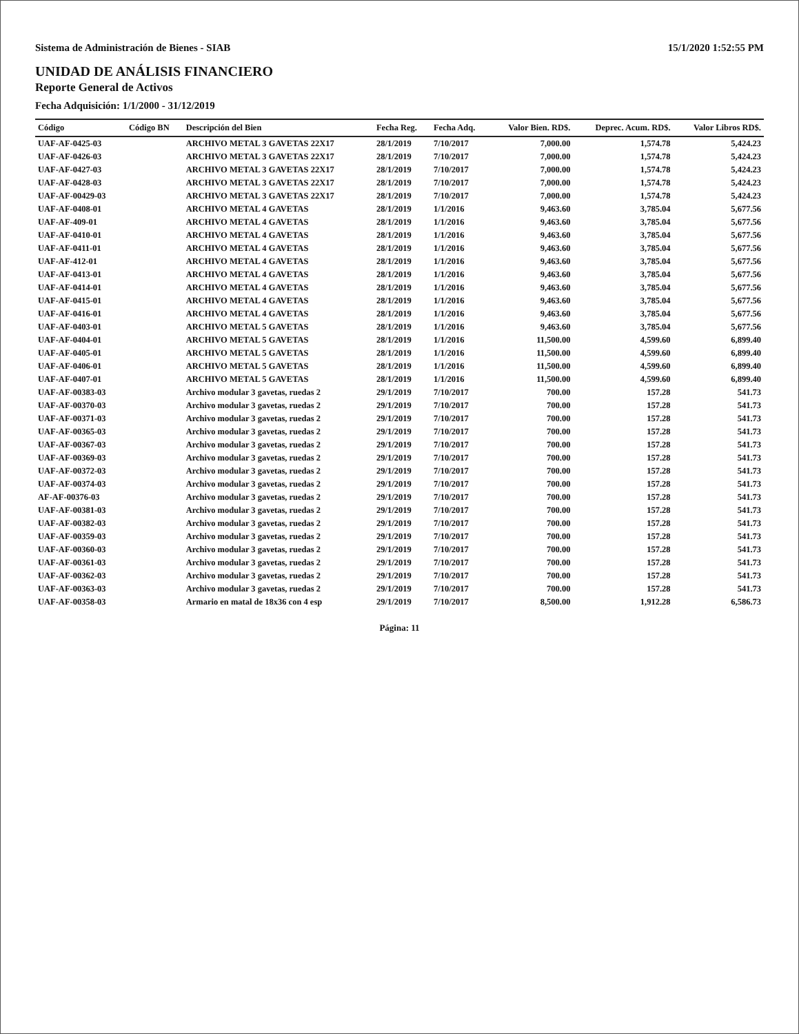Sistema de Administración de Bienes - SIAB 15/1/2020 1:52:55 PM
UNIDAD DE ANÁLISIS FINANCIERO
Reporte General de Activos
Fecha Adquisición: 1/1/2000 - 31/12/2019
| Código | Código BN | Descripción del Bien | Fecha Reg. | Fecha Adq. | Valor Bien. RD$. | Deprec. Acum. RD$. | Valor Libros RD$. |
| --- | --- | --- | --- | --- | --- | --- | --- |
| UAF-AF-0425-03 | | ARCHIVO METAL 3 GAVETAS 22X17 | 28/1/2019 | 7/10/2017 | 7,000.00 | 1,574.78 | 5,424.23 |
| UAF-AF-0426-03 | | ARCHIVO METAL 3 GAVETAS 22X17 | 28/1/2019 | 7/10/2017 | 7,000.00 | 1,574.78 | 5,424.23 |
| UAF-AF-0427-03 | | ARCHIVO METAL 3 GAVETAS 22X17 | 28/1/2019 | 7/10/2017 | 7,000.00 | 1,574.78 | 5,424.23 |
| UAF-AF-0428-03 | | ARCHIVO METAL 3 GAVETAS 22X17 | 28/1/2019 | 7/10/2017 | 7,000.00 | 1,574.78 | 5,424.23 |
| UAF-AF-00429-03 | | ARCHIVO METAL 3 GAVETAS 22X17 | 28/1/2019 | 7/10/2017 | 7,000.00 | 1,574.78 | 5,424.23 |
| UAF-AF-0408-01 | | ARCHIVO METAL 4 GAVETAS | 28/1/2019 | 1/1/2016 | 9,463.60 | 3,785.04 | 5,677.56 |
| UAF-AF-409-01 | | ARCHIVO METAL 4 GAVETAS | 28/1/2019 | 1/1/2016 | 9,463.60 | 3,785.04 | 5,677.56 |
| UAF-AF-0410-01 | | ARCHIVO METAL 4 GAVETAS | 28/1/2019 | 1/1/2016 | 9,463.60 | 3,785.04 | 5,677.56 |
| UAF-AF-0411-01 | | ARCHIVO METAL 4 GAVETAS | 28/1/2019 | 1/1/2016 | 9,463.60 | 3,785.04 | 5,677.56 |
| UAF-AF-412-01 | | ARCHIVO METAL 4 GAVETAS | 28/1/2019 | 1/1/2016 | 9,463.60 | 3,785.04 | 5,677.56 |
| UAF-AF-0413-01 | | ARCHIVO METAL 4 GAVETAS | 28/1/2019 | 1/1/2016 | 9,463.60 | 3,785.04 | 5,677.56 |
| UAF-AF-0414-01 | | ARCHIVO METAL 4 GAVETAS | 28/1/2019 | 1/1/2016 | 9,463.60 | 3,785.04 | 5,677.56 |
| UAF-AF-0415-01 | | ARCHIVO METAL 4 GAVETAS | 28/1/2019 | 1/1/2016 | 9,463.60 | 3,785.04 | 5,677.56 |
| UAF-AF-0416-01 | | ARCHIVO METAL 4 GAVETAS | 28/1/2019 | 1/1/2016 | 9,463.60 | 3,785.04 | 5,677.56 |
| UAF-AF-0403-01 | | ARCHIVO METAL 5 GAVETAS | 28/1/2019 | 1/1/2016 | 9,463.60 | 3,785.04 | 5,677.56 |
| UAF-AF-0404-01 | | ARCHIVO METAL 5 GAVETAS | 28/1/2019 | 1/1/2016 | 11,500.00 | 4,599.60 | 6,899.40 |
| UAF-AF-0405-01 | | ARCHIVO METAL 5 GAVETAS | 28/1/2019 | 1/1/2016 | 11,500.00 | 4,599.60 | 6,899.40 |
| UAF-AF-0406-01 | | ARCHIVO METAL 5 GAVETAS | 28/1/2019 | 1/1/2016 | 11,500.00 | 4,599.60 | 6,899.40 |
| UAF-AF-0407-01 | | ARCHIVO METAL 5 GAVETAS | 28/1/2019 | 1/1/2016 | 11,500.00 | 4,599.60 | 6,899.40 |
| UAF-AF-00383-03 | | Archivo modular 3 gavetas, ruedas 2 | 29/1/2019 | 7/10/2017 | 700.00 | 157.28 | 541.73 |
| UAF-AF-00370-03 | | Archivo modular 3 gavetas, ruedas 2 | 29/1/2019 | 7/10/2017 | 700.00 | 157.28 | 541.73 |
| UAF-AF-00371-03 | | Archivo modular 3 gavetas, ruedas 2 | 29/1/2019 | 7/10/2017 | 700.00 | 157.28 | 541.73 |
| UAF-AF-00365-03 | | Archivo modular 3 gavetas, ruedas 2 | 29/1/2019 | 7/10/2017 | 700.00 | 157.28 | 541.73 |
| UAF-AF-00367-03 | | Archivo modular 3 gavetas, ruedas 2 | 29/1/2019 | 7/10/2017 | 700.00 | 157.28 | 541.73 |
| UAF-AF-00369-03 | | Archivo modular 3 gavetas, ruedas 2 | 29/1/2019 | 7/10/2017 | 700.00 | 157.28 | 541.73 |
| UAF-AF-00372-03 | | Archivo modular 3 gavetas, ruedas 2 | 29/1/2019 | 7/10/2017 | 700.00 | 157.28 | 541.73 |
| UAF-AF-00374-03 | | Archivo modular 3 gavetas, ruedas 2 | 29/1/2019 | 7/10/2017 | 700.00 | 157.28 | 541.73 |
| AF-AF-00376-03 | | Archivo modular 3 gavetas, ruedas 2 | 29/1/2019 | 7/10/2017 | 700.00 | 157.28 | 541.73 |
| UAF-AF-00381-03 | | Archivo modular 3 gavetas, ruedas 2 | 29/1/2019 | 7/10/2017 | 700.00 | 157.28 | 541.73 |
| UAF-AF-00382-03 | | Archivo modular 3 gavetas, ruedas 2 | 29/1/2019 | 7/10/2017 | 700.00 | 157.28 | 541.73 |
| UAF-AF-00359-03 | | Archivo modular 3 gavetas, ruedas 2 | 29/1/2019 | 7/10/2017 | 700.00 | 157.28 | 541.73 |
| UAF-AF-00360-03 | | Archivo modular 3 gavetas, ruedas 2 | 29/1/2019 | 7/10/2017 | 700.00 | 157.28 | 541.73 |
| UAF-AF-00361-03 | | Archivo modular 3 gavetas, ruedas 2 | 29/1/2019 | 7/10/2017 | 700.00 | 157.28 | 541.73 |
| UAF-AF-00362-03 | | Archivo modular 3 gavetas, ruedas 2 | 29/1/2019 | 7/10/2017 | 700.00 | 157.28 | 541.73 |
| UAF-AF-00363-03 | | Archivo modular 3 gavetas, ruedas 2 | 29/1/2019 | 7/10/2017 | 700.00 | 157.28 | 541.73 |
| UAF-AF-00358-03 | | Armario en matal de 18x36 con 4 esp | 29/1/2019 | 7/10/2017 | 8,500.00 | 1,912.28 | 6,586.73 |
Página: 11